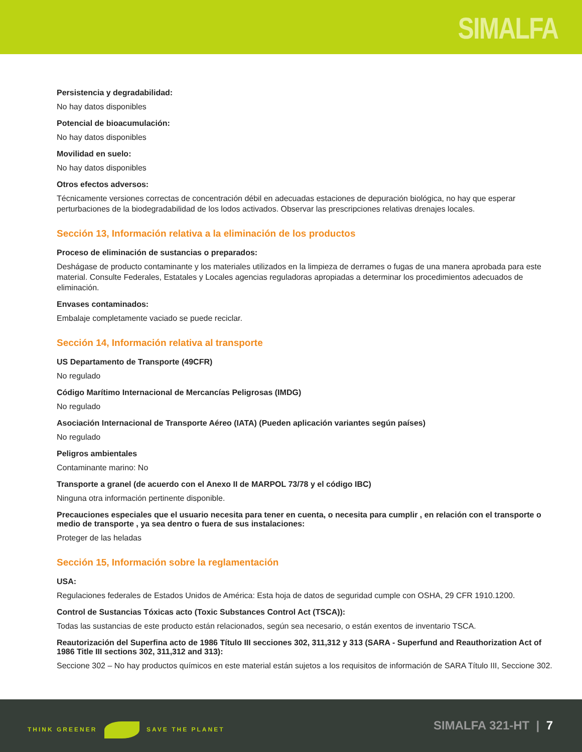SIMALFA
Persistencia y degradabilidad:
No hay datos disponibles
Potencial de bioacumulación:
No hay datos disponibles
Movilidad en suelo:
No hay datos disponibles
Otros efectos adversos:
Técnicamente versiones correctas de concentración débil en adecuadas estaciones de depuración biológica, no hay que esperar perturbaciones de la biodegradabilidad de los lodos activados. Observar las prescripciones relativas drenajes locales.
Sección 13, Información relativa a la eliminación de los productos
Proceso de eliminación de sustancias o preparados:
Deshágase de producto contaminante y los materiales utilizados en la limpieza de derrames o fugas de una manera aprobada para este material. Consulte Federales, Estatales y Locales agencias reguladoras apropiadas a determinar los procedimientos adecuados de eliminación.
Envases contaminados:
Embalaje completamente vaciado se puede reciclar.
Sección 14, Información relativa al transporte
US Departamento de Transporte (49CFR)
No regulado
Código Marítimo Internacional de Mercancías Peligrosas (IMDG)
No regulado
Asociación Internacional de Transporte Aéreo (IATA) (Pueden aplicación variantes según países)
No regulado
Peligros ambientales
Contaminante marino: No
Transporte a granel (de acuerdo con el Anexo II de MARPOL 73/78 y el código IBC)
Ninguna otra información pertinente disponible.
Precauciones especiales que el usuario necesita para tener en cuenta, o necesita para cumplir , en relación con el transporte o medio de transporte , ya sea dentro o fuera de sus instalaciones:
Proteger de las heladas
Sección 15, Información sobre la reglamentación
USA:
Regulaciones federales de Estados Unidos de América: Esta hoja de datos de seguridad cumple con OSHA, 29 CFR 1910.1200.
Control de Sustancias Tóxicas acto (Toxic Substances Control Act (TSCA)):
Todas las sustancias de este producto están relacionados, según sea necesario, o están exentos de inventario TSCA.
Reautorización del Superfina acto de 1986 Título III secciones 302, 311,312 y 313 (SARA - Superfund and Reauthorization Act of 1986 Title III sections 302, 311,312 and 313):
Seccione 302 – No hay productos químicos en este material están sujetos a los requisitos de información de SARA Título III, Seccione 302.
THINK GREENER SAVE THE PLANET SIMALFA 321-HT | 7